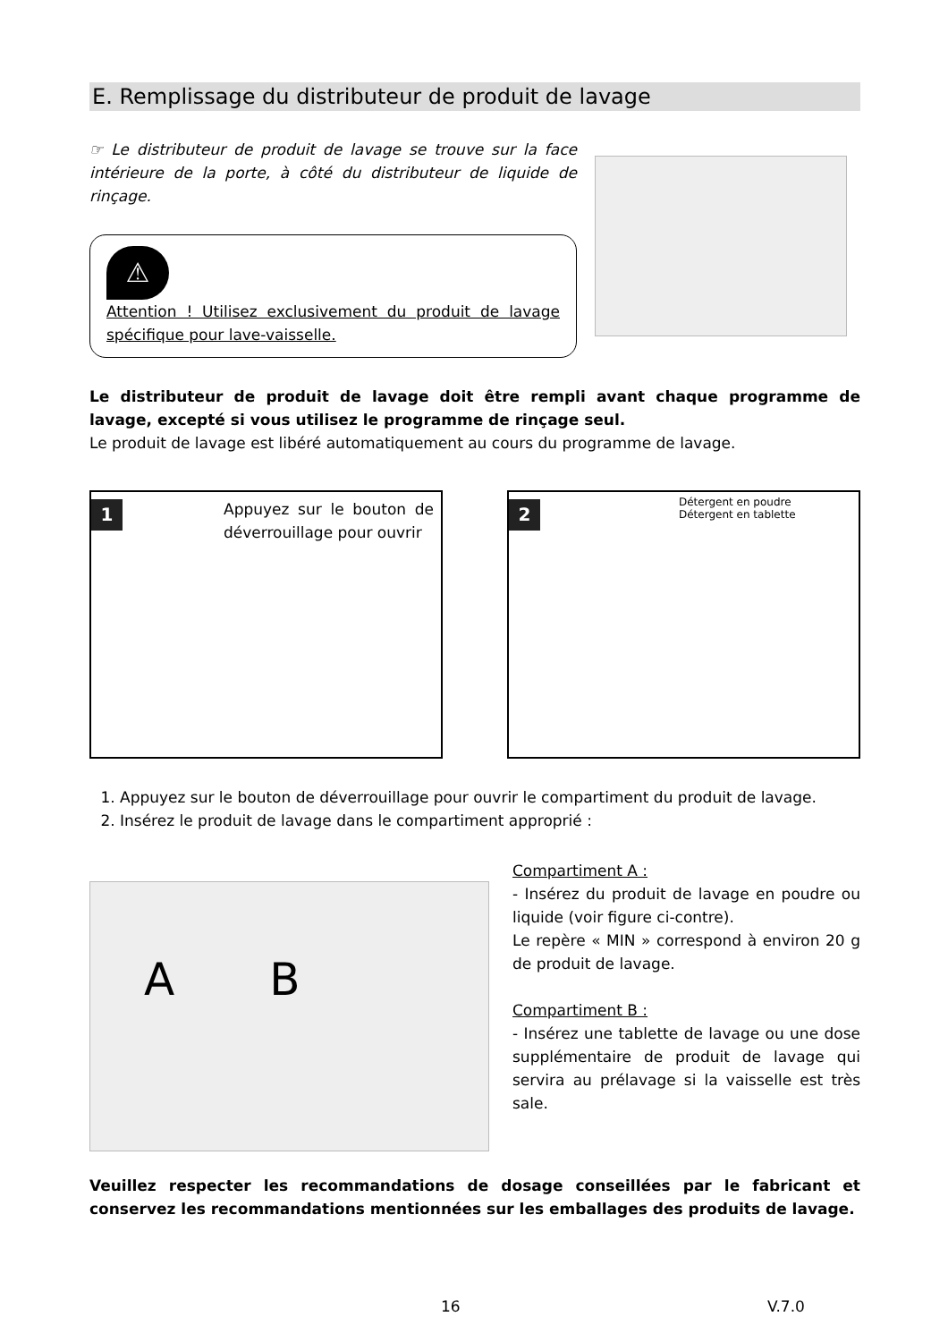E. Remplissage du distributeur de produit de lavage
☞ Le distributeur de produit de lavage se trouve sur la face intérieure de la porte, à côté du distributeur de liquide de rinçage.
⚠
Attention ! Utilisez exclusivement du produit de lavage spécifique pour lave-vaisselle.
Le distributeur de produit de lavage doit être rempli avant chaque programme de lavage, excepté si vous utilisez le programme de rinçage seul.
Le produit de lavage est libéré automatiquement au cours du programme de lavage.
1
Appuyez sur le bouton de déverrouillage pour ouvrir
2
Détergent en poudre
Détergent en tablette
1. Appuyez sur le bouton de déverrouillage pour ouvrir le compartiment du produit de lavage.
2. Insérez le produit de lavage dans le compartiment approprié :
A B
Compartiment A :
- Insérez du produit de lavage en poudre ou liquide (voir figure ci-contre).
Le repère « MIN » correspond à environ 20 g de produit de lavage.
Compartiment B :
- Insérez une tablette de lavage ou une dose supplémentaire de produit de lavage qui servira au prélavage si la vaisselle est très sale.
Veuillez respecter les recommandations de dosage conseillées par le fabricant et conservez les recommandations mentionnées sur les emballages des produits de lavage.
16 V.7.0